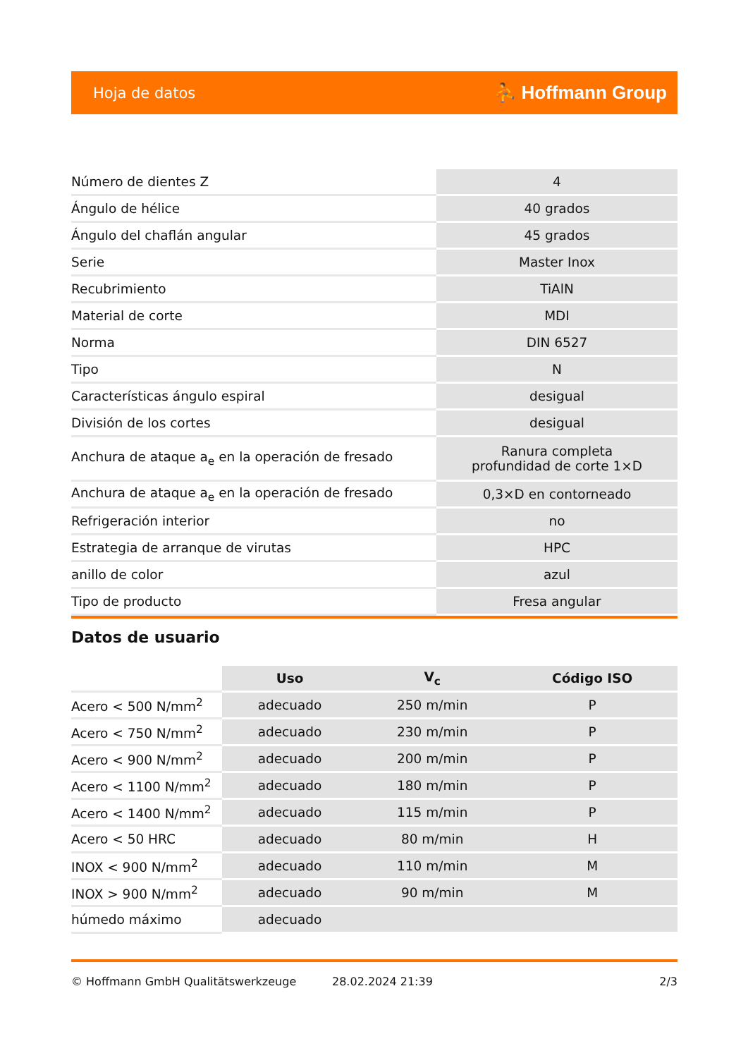Hoja de datos ⛹ Hoffmann Group
| Número de dientes Z | 4 |
| Ángulo de hélice | 40 grados |
| Ángulo del chaflán angular | 45 grados |
| Serie | Master Inox |
| Recubrimiento | TiAlN |
| Material de corte | MDI |
| Norma | DIN 6527 |
| Tipo | N |
| Características ángulo espiral | desigual |
| División de los cortes | desigual |
| Anchura de ataque a<sub>e</sub> en la operación de fresado | Ranura completa profundidad de corte 1×D |
| Anchura de ataque a<sub>e</sub> en la operación de fresado | 0,3×D en contorneado |
| Refrigeración interior | no |
| Estrategia de arranque de virutas | HPC |
| anillo de color | azul |
| Tipo de producto | Fresa angular |
Datos de usuario
| | Uso | V<sub>c</sub> | Código ISO |
| --- | --- | --- | --- |
| Acero < 500 N/mm<sup>2</sup> | adecuado | 250 m/min | P |
| Acero < 750 N/mm<sup>2</sup> | adecuado | 230 m/min | P |
| Acero < 900 N/mm<sup>2</sup> | adecuado | 200 m/min | P |
| Acero < 1100 N/mm<sup>2</sup> | adecuado | 180 m/min | P |
| Acero < 1400 N/mm<sup>2</sup> | adecuado | 115 m/min | P |
| Acero < 50 HRC | adecuado | 80 m/min | H |
| INOX < 900 N/mm<sup>2</sup> | adecuado | 110 m/min | M |
| INOX > 900 N/mm<sup>2</sup> | adecuado | 90 m/min | M |
| húmedo máximo | adecuado | | |
© Hoffmann GmbH Qualitätswerkzeuge 28.02.2024 21:39 2/3